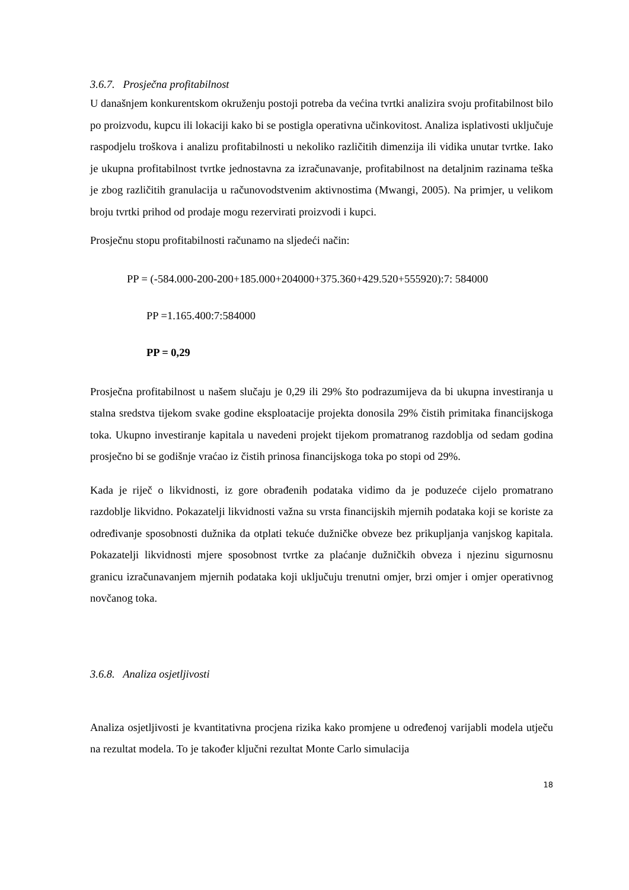3.6.7. Prosječna profitabilnost
U današnjem konkurentskom okruženju postoji potreba da većina tvrtki analizira svoju profitabilnost bilo po proizvodu, kupcu ili lokaciji kako bi se postigla operativna učinkovitost. Analiza isplativosti uključuje raspodjelu troškova i analizu profitabilnosti u nekoliko različitih dimenzija ili vidika unutar tvrtke. Iako je ukupna profitabilnost tvrtke jednostavna za izračunavanje, profitabilnost na detaljnim razinama teška je zbog različitih granulacija u računovodstvenim aktivnostima (Mwangi, 2005). Na primjer, u velikom broju tvrtki prihod od prodaje mogu rezervirati proizvodi i kupci.
Prosječnu stopu profitabilnosti računamo na sljedeći način:
PP = (-584.000-200-200+185.000+204000+375.360+429.520+555920):7: 584000
PP =1.165.400:7:584000
PP = 0,29
Prosječna profitabilnost u našem slučaju je 0,29 ili 29% što podrazumijeva da bi ukupna investiranja u stalna sredstva tijekom svake godine eksploatacije projekta donosila 29% čistih primitaka financijskoga toka. Ukupno investiranje kapitala u navedeni projekt tijekom promatranog razdoblja od sedam godina prosječno bi se godišnje vraćao iz čistih prinosa financijskoga toka po stopi od 29%.
Kada je riječ o likvidnosti, iz gore obrađenih podataka vidimo da je poduzeće cijelo promatrano razdoblje likvidno. Pokazatelji likvidnosti važna su vrsta financijskih mjernih podataka koji se koriste za određivanje sposobnosti dužnika da otplati tekuće dužničke obveze bez prikupljanja vanjskog kapitala. Pokazatelji likvidnosti mjere sposobnost tvrtke za plaćanje dužničkih obveza i njezinu sigurnosnu granicu izračunavanjem mjernih podataka koji uključuju trenutni omjer, brzi omjer i omjer operativnog novčanog toka.
3.6.8. Analiza osjetljivosti
Analiza osjetljivosti je kvantitativna procjena rizika kako promjene u određenoj varijabli modela utječu na rezultat modela. To je također ključni rezultat Monte Carlo simulacija
18